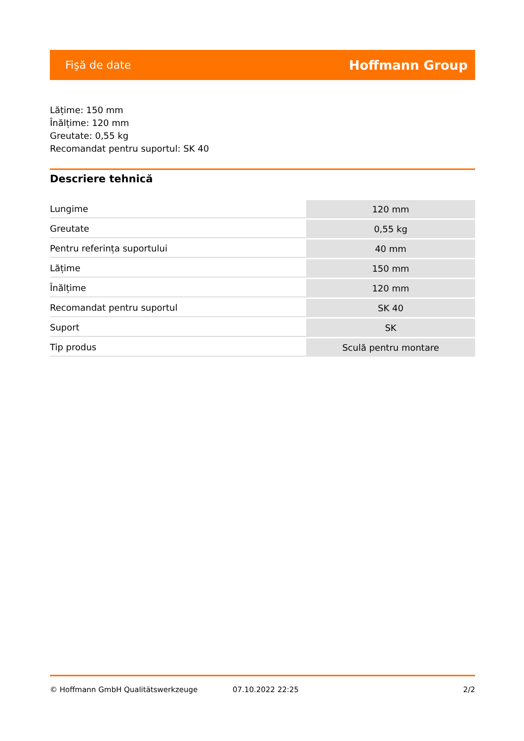Fişă de date Hoffmann Group
Lățime: 150 mm
Înălțime: 120 mm
Greutate: 0,55 kg
Recomandat pentru suportul: SK 40
Descriere tehnică
| Lungime | 120 mm |
| Greutate | 0,55 kg |
| Pentru referința suportului | 40 mm |
| Lățime | 150 mm |
| Înălțime | 120 mm |
| Recomandat pentru suportul | SK 40 |
| Suport | SK |
| Tip produs | Sculă pentru montare |
© Hoffmann GmbH Qualitätswerkzeuge 07.10.2022 22:25 2/2